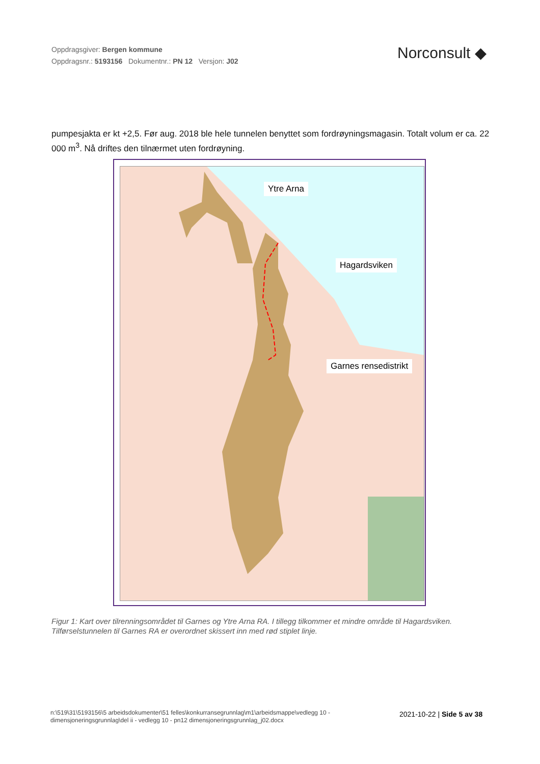Oppdragsgiver: Bergen kommune
Oppdragsnr.: 5193156 Dokumentnr.: PN 12 Versjon: J02
Norconsult ◆
pumpesjakta er kt +2,5. Før aug. 2018 ble hele tunnelen benyttet som fordrøyningsmagasin. Totalt volum er ca. 22 000 m<sup>3</sup>. Nå driftes den tilnærmet uten fordrøyning.
Ytre Arna
Hagardsviken
Garnes rensedistrikt
Figur 1: Kart over tilrenningsområdet til Garnes og Ytre Arna RA. I tillegg tilkommer et mindre område til Hagardsviken. Tilførselstunnelen til Garnes RA er overordnet skissert inn med rød stiplet linje.
n:\519\31\5193156\5 arbeidsdokumenter\51 felles\konkurransegrunnlag\m1\arbeidsmappe\vedlegg 10 - dimensjoneringsgrunnlag\del ii - vedlegg 10 - pn12 dimensjoneringsgrunnlag_j02.docx
2021-10-22 | Side 5 av 38